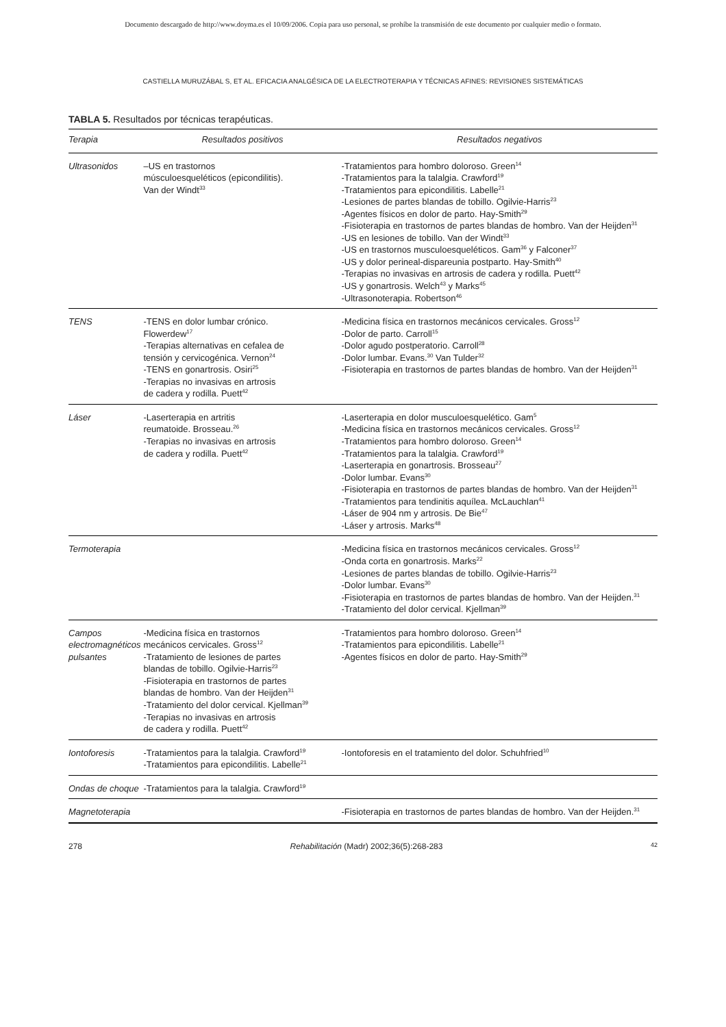Documento descargado de http://www.doyma.es el 10/09/2006. Copia para uso personal, se prohíbe la transmisión de este documento por cualquier medio o formato.
CASTIELLA MURUZÁBAL S, ET AL. EFICACIA ANALGÉSICA DE LA ELECTROTERAPIA Y TÉCNICAS AFINES: REVISIONES SISTEMÁTICAS
TABLA 5. Resultados por técnicas terapéuticas.
| Terapia | Resultados positivos | Resultados negativos |
| --- | --- | --- |
| Ultrasonidos | –US en trastornos músculoesqueléticos (epicondilitis). Van der Windt<sup>33</sup> | -Tratamientos para hombro doloroso. Green<sup>14</sup> -Tratamientos para la talalgia. Crawford<sup>19</sup> -Tratamientos para epicondilitis. Labelle<sup>21</sup> -Lesiones de partes blandas de tobillo. Ogilvie-Harris<sup>23</sup> -Agentes físicos en dolor de parto. Hay-Smith<sup>29</sup> -Fisioterapia en trastornos de partes blandas de hombro. Van der Heijden<sup>31</sup> -US en lesiones de tobillo. Van der Windt<sup>33</sup> -US en trastornos musculoesqueléticos. Gam<sup>36</sup> y Falconer<sup>37</sup> -US y dolor perineal-dispareunia postparto. Hay-Smith<sup>40</sup> -Terapias no invasivas en artrosis de cadera y rodilla. Puett<sup>42</sup> -US y gonartrosis. Welch<sup>43</sup> y Marks<sup>45</sup> -Ultrasonoterapia. Robertson<sup>46</sup> |
| TENS | -TENS en dolor lumbar crónico. Flowerdew<sup>17</sup> -Terapias alternativas en cefalea de tensión y cervicogénica. Vernon<sup>24</sup> -TENS en gonartrosis. Osiri<sup>25</sup> -Terapias no invasivas en artrosis de cadera y rodilla. Puett<sup>42</sup> | -Medicina física en trastornos mecánicos cervicales. Gross<sup>12</sup> -Dolor de parto. Carroll<sup>15</sup> -Dolor agudo postperatorio. Carroll<sup>28</sup> -Dolor lumbar. Evans.<sup>30</sup> Van Tulder<sup>32</sup> -Fisioterapia en trastornos de partes blandas de hombro. Van der Heijden<sup>31</sup> |
| Láser | -Laserterapia en artritis reumatoide. Brosseau.<sup>26</sup> -Terapias no invasivas en artrosis de cadera y rodilla. Puett<sup>42</sup> | -Laserterapia en dolor musculoesquelético. Gam<sup>5</sup> -Medicina física en trastornos mecánicos cervicales. Gross<sup>12</sup> -Tratamientos para hombro doloroso. Green<sup>14</sup> -Tratamientos para la talalgia. Crawford<sup>19</sup> -Laserterapia en gonartrosis. Brosseau<sup>27</sup> -Dolor lumbar. Evans<sup>30</sup> -Fisioterapia en trastornos de partes blandas de hombro. Van der Heijden<sup>31</sup> -Tratamientos para tendinitis aquílea. McLauchlan<sup>41</sup> -Láser de 904 nm y artrosis. De Bie<sup>47</sup> -Láser y artrosis. Marks<sup>48</sup> |
| Termoterapia | | -Medicina física en trastornos mecánicos cervicales. Gross<sup>12</sup> -Onda corta en gonartrosis. Marks<sup>22</sup> -Lesiones de partes blandas de tobillo. Ogilvie-Harris<sup>23</sup> -Dolor lumbar. Evans<sup>30</sup> -Fisioterapia en trastornos de partes blandas de hombro. Van der Heijden.<sup>31</sup> -Tratamiento del dolor cervical. Kjellman<sup>39</sup> |
| Campos electromagnéticos pulsantes | -Medicina física en trastornos mecánicos cervicales. Gross<sup>12</sup> -Tratamiento de lesiones de partes blandas de tobillo. Ogilvie-Harris<sup>23</sup> -Fisioterapia en trastornos de partes blandas de hombro. Van der Heijden<sup>31</sup> -Tratamiento del dolor cervical. Kjellman<sup>39</sup> -Terapias no invasivas en artrosis de cadera y rodilla. Puett<sup>42</sup> | -Tratamientos para hombro doloroso. Green<sup>14</sup> -Tratamientos para epicondilitis. Labelle<sup>21</sup> -Agentes físicos en dolor de parto. Hay-Smith<sup>29</sup> |
| Iontoforesis | -Tratamientos para la talalgia. Crawford<sup>19</sup> -Tratamientos para epicondilitis. Labelle<sup>21</sup> | -Iontoforesis en el tratamiento del dolor. Schuhfried<sup>10</sup> |
| Ondas de choque | -Tratamientos para la talalgia. Crawford<sup>19</sup> | |
| Magnetoterapia | | -Fisioterapia en trastornos de partes blandas de hombro. Van der Heijden.<sup>31</sup> |
278 Rehabilitación (Madr) 2002;36(5):268-283 42